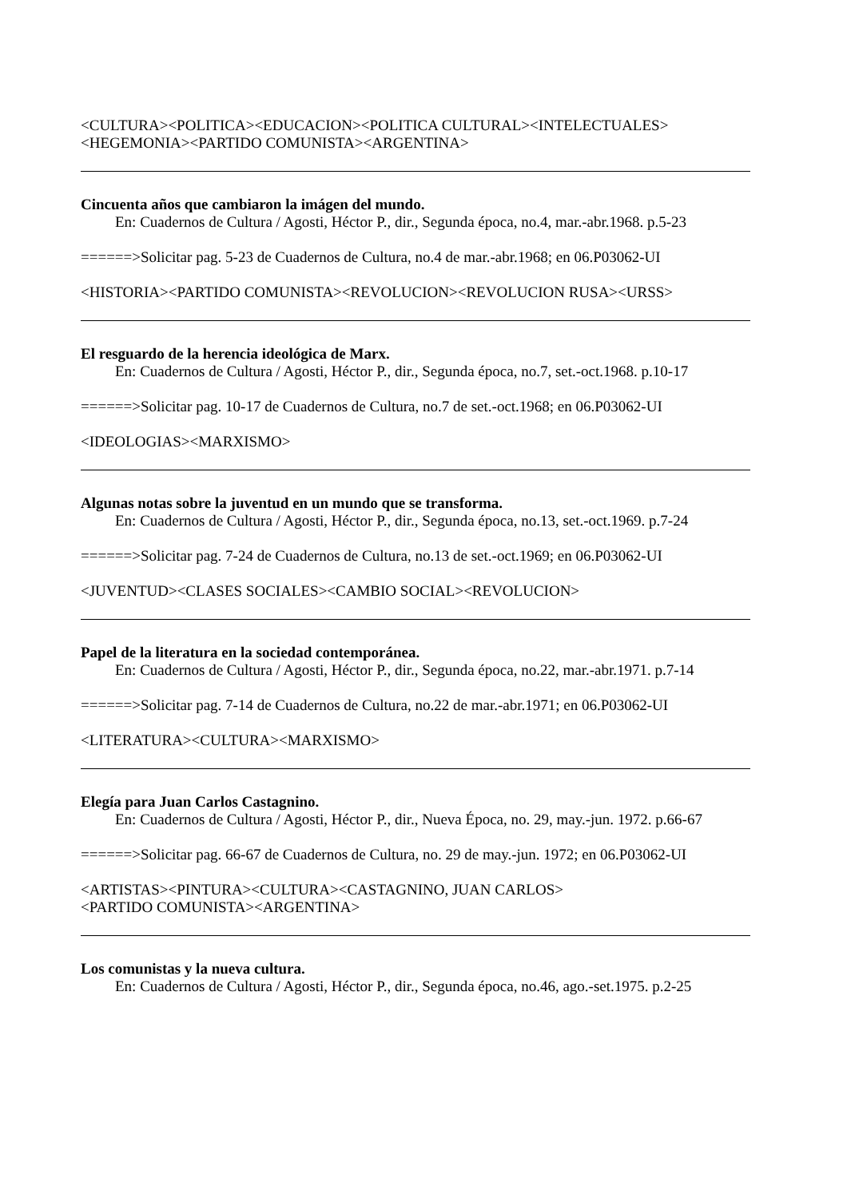<CULTURA><POLITICA><EDUCACION><POLITICA CULTURAL><INTELECTUALES>
<HEGEMONIA><PARTIDO COMUNISTA><ARGENTINA>
Cincuenta años que cambiaron la imágen del mundo.
En: Cuadernos de Cultura / Agosti, Héctor P., dir., Segunda época, no.4, mar.-abr.1968. p.5-23
======>Solicitar pag. 5-23 de Cuadernos de Cultura, no.4 de mar.-abr.1968; en 06.P03062-UI
<HISTORIA><PARTIDO COMUNISTA><REVOLUCION><REVOLUCION RUSA><URSS>
El resguardo de la herencia ideológica de Marx.
En: Cuadernos de Cultura / Agosti, Héctor P., dir., Segunda época, no.7, set.-oct.1968. p.10-17
======>Solicitar pag. 10-17 de Cuadernos de Cultura, no.7 de set.-oct.1968; en 06.P03062-UI
<IDEOLOGIAS><MARXISMO>
Algunas notas sobre la juventud en un mundo que se transforma.
En: Cuadernos de Cultura / Agosti, Héctor P., dir., Segunda época, no.13, set.-oct.1969. p.7-24
======>Solicitar pag. 7-24 de Cuadernos de Cultura, no.13 de set.-oct.1969; en 06.P03062-UI
<JUVENTUD><CLASES SOCIALES><CAMBIO SOCIAL><REVOLUCION>
Papel de la literatura en la sociedad contemporánea.
En: Cuadernos de Cultura / Agosti, Héctor P., dir., Segunda época, no.22, mar.-abr.1971. p.7-14
======>Solicitar pag. 7-14 de Cuadernos de Cultura, no.22 de mar.-abr.1971; en 06.P03062-UI
<LITERATURA><CULTURA><MARXISMO>
Elegía para Juan Carlos Castagnino.
En: Cuadernos de Cultura / Agosti, Héctor P., dir., Nueva Época, no. 29, may.-jun. 1972. p.66-67
======>Solicitar pag. 66-67 de Cuadernos de Cultura, no. 29 de may.-jun. 1972; en 06.P03062-UI
<ARTISTAS><PINTURA><CULTURA><CASTAGNINO, JUAN CARLOS>
<PARTIDO COMUNISTA><ARGENTINA>
Los comunistas y la nueva cultura.
En: Cuadernos de Cultura / Agosti, Héctor P., dir., Segunda época, no.46, ago.-set.1975. p.2-25